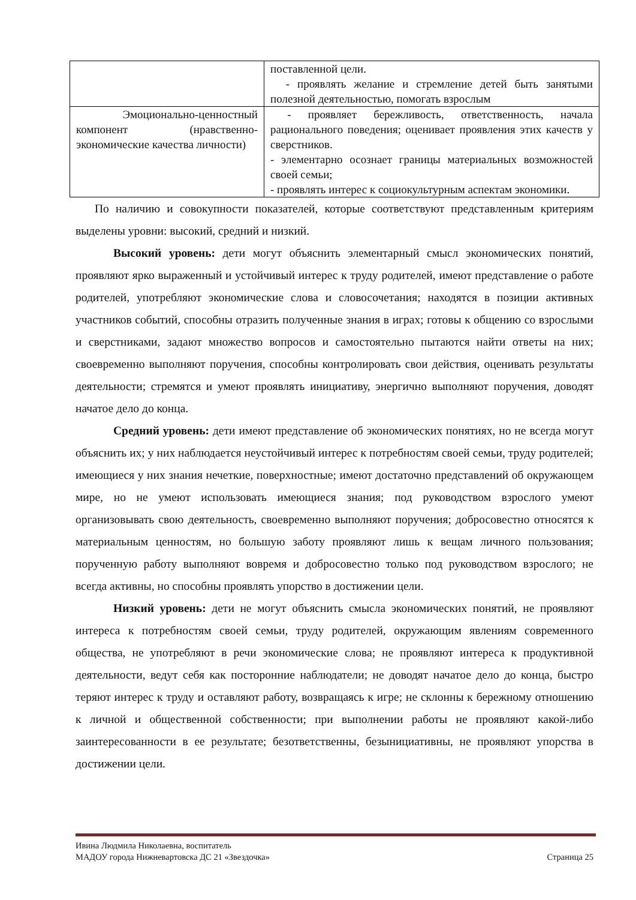| | поставленной цели. - проявлять желание и стремление детей быть занятыми полезной деятельностью, помогать взрослым |
| Эмоционально-ценностный компонент (нравственно-экономические качества личности) | - проявляет бережливость, ответственность, начала рационального поведения; оценивает проявления этих качеств у сверстников. - элементарно осознает границы материальных возможностей своей семьи; - проявлять интерес к социокультурным аспектам экономики. |
По наличию и совокупности показателей, которые соответствуют представленным критериям выделены уровни: высокий, средний и низкий.
Высокий уровень: дети могут объяснить элементарный смысл экономических понятий, проявляют ярко выраженный и устойчивый интерес к труду родителей, имеют представление о работе родителей, употребляют экономические слова и словосочетания; находятся в позиции активных участников событий, способны отразить полученные знания в играх; готовы к общению со взрослыми и сверстниками, задают множество вопросов и самостоятельно пытаются найти ответы на них; своевременно выполняют поручения, способны контролировать свои действия, оценивать результаты деятельности; стремятся и умеют проявлять инициативу, энергично выполняют поручения, доводят начатое дело до конца.
Средний уровень: дети имеют представление об экономических понятиях, но не всегда могут объяснить их; у них наблюдается неустойчивый интерес к потребностям своей семьи, труду родителей; имеющиеся у них знания нечеткие, поверхностные; имеют достаточно представлений об окружающем мире, но не умеют использовать имеющиеся знания; под руководством взрослого умеют организовывать свою деятельность, своевременно выполняют поручения; добросовестно относятся к материальным ценностям, но большую заботу проявляют лишь к вещам личного пользования; порученную работу выполняют вовремя и добросовестно только под руководством взрослого; не всегда активны, но способны проявлять упорство в достижении цели.
Низкий уровень: дети не могут объяснить смысла экономических понятий, не проявляют интереса к потребностям своей семьи, труду родителей, окружающим явлениям современного общества, не употребляют в речи экономические слова; не проявляют интереса к продуктивной деятельности, ведут себя как посторонние наблюдатели; не доводят начатое дело до конца, быстро теряют интерес к труду и оставляют работу, возвращаясь к игре; не склонны к бережному отношению к личной и общественной собственности; при выполнении работы не проявляют какой-либо заинтересованности в ее результате; безответственны, безынициативны, не проявляют упорства в достижении цели.
Ивина Людмила Николаевна, воспитатель
МАДОУ города Нижневартовска ДС 21 «Звездочка» Страница 25